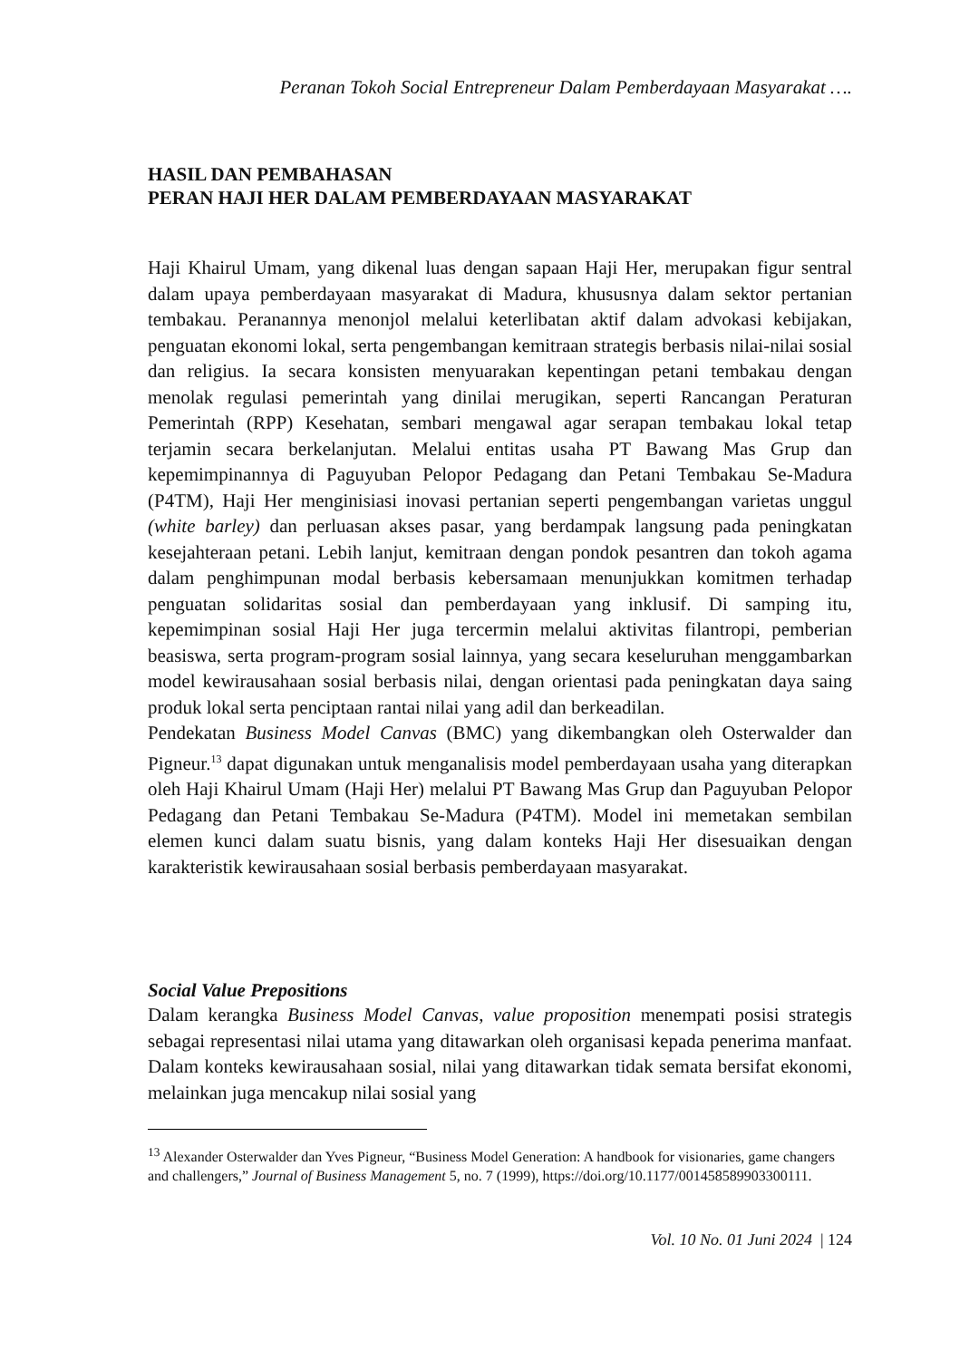Peranan Tokoh Social Entrepreneur Dalam Pemberdayaan Masyarakat ….
HASIL DAN PEMBAHASAN
PERAN HAJI HER DALAM PEMBERDAYAAN MASYARAKAT
Haji Khairul Umam, yang dikenal luas dengan sapaan Haji Her, merupakan figur sentral dalam upaya pemberdayaan masyarakat di Madura, khususnya dalam sektor pertanian tembakau. Peranannya menonjol melalui keterlibatan aktif dalam advokasi kebijakan, penguatan ekonomi lokal, serta pengembangan kemitraan strategis berbasis nilai-nilai sosial dan religius. Ia secara konsisten menyuarakan kepentingan petani tembakau dengan menolak regulasi pemerintah yang dinilai merugikan, seperti Rancangan Peraturan Pemerintah (RPP) Kesehatan, sembari mengawal agar serapan tembakau lokal tetap terjamin secara berkelanjutan. Melalui entitas usaha PT Bawang Mas Grup dan kepemimpinannya di Paguyuban Pelopor Pedagang dan Petani Tembakau Se-Madura (P4TM), Haji Her menginisiasi inovasi pertanian seperti pengembangan varietas unggul (white barley) dan perluasan akses pasar, yang berdampak langsung pada peningkatan kesejahteraan petani. Lebih lanjut, kemitraan dengan pondok pesantren dan tokoh agama dalam penghimpunan modal berbasis kebersamaan menunjukkan komitmen terhadap penguatan solidaritas sosial dan pemberdayaan yang inklusif. Di samping itu, kepemimpinan sosial Haji Her juga tercermin melalui aktivitas filantropi, pemberian beasiswa, serta program-program sosial lainnya, yang secara keseluruhan menggambarkan model kewirausahaan sosial berbasis nilai, dengan orientasi pada peningkatan daya saing produk lokal serta penciptaan rantai nilai yang adil dan berkeadilan.
Pendekatan Business Model Canvas (BMC) yang dikembangkan oleh Osterwalder dan Pigneur.<sup>13</sup> dapat digunakan untuk menganalisis model pemberdayaan usaha yang diterapkan oleh Haji Khairul Umam (Haji Her) melalui PT Bawang Mas Grup dan Paguyuban Pelopor Pedagang dan Petani Tembakau Se-Madura (P4TM). Model ini memetakan sembilan elemen kunci dalam suatu bisnis, yang dalam konteks Haji Her disesuaikan dengan karakteristik kewirausahaan sosial berbasis pemberdayaan masyarakat.
Social Value Prepositions
Dalam kerangka Business Model Canvas, value proposition menempati posisi strategis sebagai representasi nilai utama yang ditawarkan oleh organisasi kepada penerima manfaat. Dalam konteks kewirausahaan sosial, nilai yang ditawarkan tidak semata bersifat ekonomi, melainkan juga mencakup nilai sosial yang
<sup>13</sup> Alexander Osterwalder dan Yves Pigneur, “Business Model Generation: A handbook for visionaries, game changers and challengers,” Journal of Business Management 5, no. 7 (1999), https://doi.org/10.1177/001458589903300111.
Vol. 10 No. 01 Juni 2024 | 124